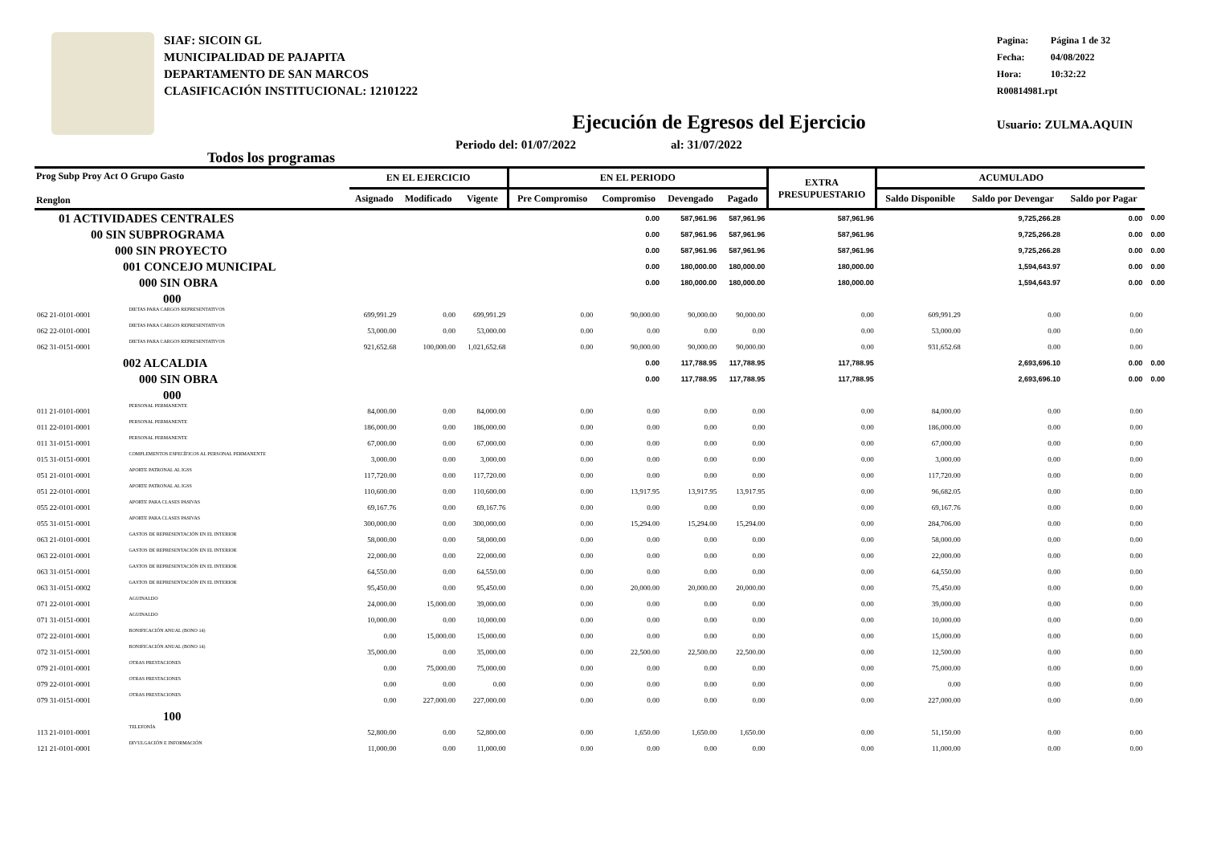SIAF: SICOIN GL
MUNICIPALIDAD DE PAJAPITA
DEPARTAMENTO DE SAN MARCOS
CLASIFICACIÓN INSTITUCIONAL: 12101222
Pagina: Página 1 de 32
Fecha: 04/08/2022
Hora: 10:32:22
R00814981.rpt
Usuario: ZULMA.AQUIN
Ejecución de Egresos del Ejercicio
Todos los programas
Periodo del: 01/07/2022 al: 31/07/2022
| Prog Subp Proy Act O Grupo Gasto Renglon | | EN EL EJERCICIO | | | EN EL PERIODO | | | | EXTRA PRESUPUESTARIO | ACUMULADO | | | |
| --- | --- | --- | --- | --- | --- | --- | --- | --- | --- | --- | --- | --- | --- |
| | | Asignado | Modificado | Vigente | Pre Compromiso | Compromiso | Devengado | Pagado | | Saldo Disponible | Saldo por Devengar | Saldo por Pagar | |
| 01 ACTIVIDADES CENTRALES | | | | | | 0.00 | 587,961.96 | 587,961.96 | 587,961.96 | | 9,725,266.28 | 0.00 | 0.00 |
| 00 SIN SUBPROGRAMA | | | | | | 0.00 | 587,961.96 | 587,961.96 | 587,961.96 | | 9,725,266.28 | 0.00 | 0.00 |
| 000 SIN PROYECTO | | | | | | 0.00 | 587,961.96 | 587,961.96 | 587,961.96 | | 9,725,266.28 | 0.00 | 0.00 |
| 001 CONCEJO MUNICIPAL | | | | | | 0.00 | 180,000.00 | 180,000.00 | 180,000.00 | | 1,594,643.97 | 0.00 | 0.00 |
| 000 SIN OBRA | | | | | | 0.00 | 180,000.00 | 180,000.00 | 180,000.00 | | 1,594,643.97 | 0.00 | 0.00 |
| 000 | | | | | | | | | | | | | |
| 062 21-0101-0001 | DIETAS PARA CARGOS REPRESENTATIVOS | 699,991.29 | 0.00 | 699,991.29 | 0.00 | 90,000.00 | 90,000.00 | 90,000.00 | 0.00 | 609,991.29 | 0.00 | 0.00 | |
| 062 22-0101-0001 | DIETAS PARA CARGOS REPRESENTATIVOS | 53,000.00 | 0.00 | 53,000.00 | 0.00 | 0.00 | 0.00 | 0.00 | 0.00 | 53,000.00 | 0.00 | 0.00 | |
| 062 31-0151-0001 | DIETAS PARA CARGOS REPRESENTATIVOS | 921,652.68 | 100,000.00 | 1,021,652.68 | 0.00 | 90,000.00 | 90,000.00 | 90,000.00 | 0.00 | 931,652.68 | 0.00 | 0.00 | |
| 002 ALCALDIA | | | | | | 0.00 | 117,788.95 | 117,788.95 | 117,788.95 | | 2,693,696.10 | 0.00 | 0.00 |
| 000 SIN OBRA | | | | | | 0.00 | 117,788.95 | 117,788.95 | 117,788.95 | | 2,693,696.10 | 0.00 | 0.00 |
| 000 | | | | | | | | | | | | | |
| 011 21-0101-0001 | PERSONAL PERMANENTE | 84,000.00 | 0.00 | 84,000.00 | 0.00 | 0.00 | 0.00 | 0.00 | 0.00 | 84,000.00 | 0.00 | 0.00 | |
| 011 22-0101-0001 | PERSONAL PERMANENTE | 186,000.00 | 0.00 | 186,000.00 | 0.00 | 0.00 | 0.00 | 0.00 | 0.00 | 186,000.00 | 0.00 | 0.00 | |
| 011 31-0151-0001 | PERSONAL PERMANENTE | 67,000.00 | 0.00 | 67,000.00 | 0.00 | 0.00 | 0.00 | 0.00 | 0.00 | 67,000.00 | 0.00 | 0.00 | |
| 015 31-0151-0001 | COMPLEMENTOS ESPECÍFICOS AL PERSONAL PERMANENTE | 3,000.00 | 0.00 | 3,000.00 | 0.00 | 0.00 | 0.00 | 0.00 | 0.00 | 3,000.00 | 0.00 | 0.00 | |
| 051 21-0101-0001 | APORTE PATRONAL AL IGSS | 117,720.00 | 0.00 | 117,720.00 | 0.00 | 0.00 | 0.00 | 0.00 | 0.00 | 117,720.00 | 0.00 | 0.00 | |
| 051 22-0101-0001 | APORTE PATRONAL AL IGSS | 110,600.00 | 0.00 | 110,600.00 | 0.00 | 13,917.95 | 13,917.95 | 13,917.95 | 0.00 | 96,682.05 | 0.00 | 0.00 | |
| 055 22-0101-0001 | APORTE PARA CLASES PASIVAS | 69,167.76 | 0.00 | 69,167.76 | 0.00 | 0.00 | 0.00 | 0.00 | 0.00 | 69,167.76 | 0.00 | 0.00 | |
| 055 31-0151-0001 | APORTE PARA CLASES PASIVAS | 300,000.00 | 0.00 | 300,000.00 | 0.00 | 15,294.00 | 15,294.00 | 15,294.00 | 0.00 | 284,706.00 | 0.00 | 0.00 | |
| 063 21-0101-0001 | GASTOS DE REPRESENTACIÓN EN EL INTERIOR | 58,000.00 | 0.00 | 58,000.00 | 0.00 | 0.00 | 0.00 | 0.00 | 0.00 | 58,000.00 | 0.00 | 0.00 | |
| 063 22-0101-0001 | GASTOS DE REPRESENTACIÓN EN EL INTERIOR | 22,000.00 | 0.00 | 22,000.00 | 0.00 | 0.00 | 0.00 | 0.00 | 0.00 | 22,000.00 | 0.00 | 0.00 | |
| 063 31-0151-0001 | GASTOS DE REPRESENTACIÓN EN EL INTERIOR | 64,550.00 | 0.00 | 64,550.00 | 0.00 | 0.00 | 0.00 | 0.00 | 0.00 | 64,550.00 | 0.00 | 0.00 | |
| 063 31-0151-0002 | GASTOS DE REPRESENTACIÓN EN EL INTERIOR | 95,450.00 | 0.00 | 95,450.00 | 0.00 | 20,000.00 | 20,000.00 | 20,000.00 | 0.00 | 75,450.00 | 0.00 | 0.00 | |
| 071 22-0101-0001 | AGUINALDO | 24,000.00 | 15,000.00 | 39,000.00 | 0.00 | 0.00 | 0.00 | 0.00 | 0.00 | 39,000.00 | 0.00 | 0.00 | |
| 071 31-0151-0001 | AGUINALDO | 10,000.00 | 0.00 | 10,000.00 | 0.00 | 0.00 | 0.00 | 0.00 | 0.00 | 10,000.00 | 0.00 | 0.00 | |
| 072 22-0101-0001 | BONIFICACIÓN ANUAL (BONO 14) | 0.00 | 15,000.00 | 15,000.00 | 0.00 | 0.00 | 0.00 | 0.00 | 0.00 | 15,000.00 | 0.00 | 0.00 | |
| 072 31-0151-0001 | BONIFICACIÓN ANUAL (BONO 14) | 35,000.00 | 0.00 | 35,000.00 | 0.00 | 22,500.00 | 22,500.00 | 22,500.00 | 0.00 | 12,500.00 | 0.00 | 0.00 | |
| 079 21-0101-0001 | OTRAS PRESTACIONES | 0.00 | 75,000.00 | 75,000.00 | 0.00 | 0.00 | 0.00 | 0.00 | 0.00 | 75,000.00 | 0.00 | 0.00 | |
| 079 22-0101-0001 | OTRAS PRESTACIONES | 0.00 | 0.00 | 0.00 | 0.00 | 0.00 | 0.00 | 0.00 | 0.00 | 0.00 | 0.00 | 0.00 | |
| 079 31-0151-0001 | OTRAS PRESTACIONES | 0.00 | 227,000.00 | 227,000.00 | 0.00 | 0.00 | 0.00 | 0.00 | 0.00 | 227,000.00 | 0.00 | 0.00 | |
| 100 | | | | | | | | | | | | | |
| 113 21-0101-0001 | TELEFONÍA | 52,800.00 | 0.00 | 52,800.00 | 0.00 | 1,650.00 | 1,650.00 | 1,650.00 | 0.00 | 51,150.00 | 0.00 | 0.00 | |
| 121 21-0101-0001 | DIVULGACIÓN E INFORMACIÓN | 11,000.00 | 0.00 | 11,000.00 | 0.00 | 0.00 | 0.00 | 0.00 | 0.00 | 11,000.00 | 0.00 | 0.00 | |